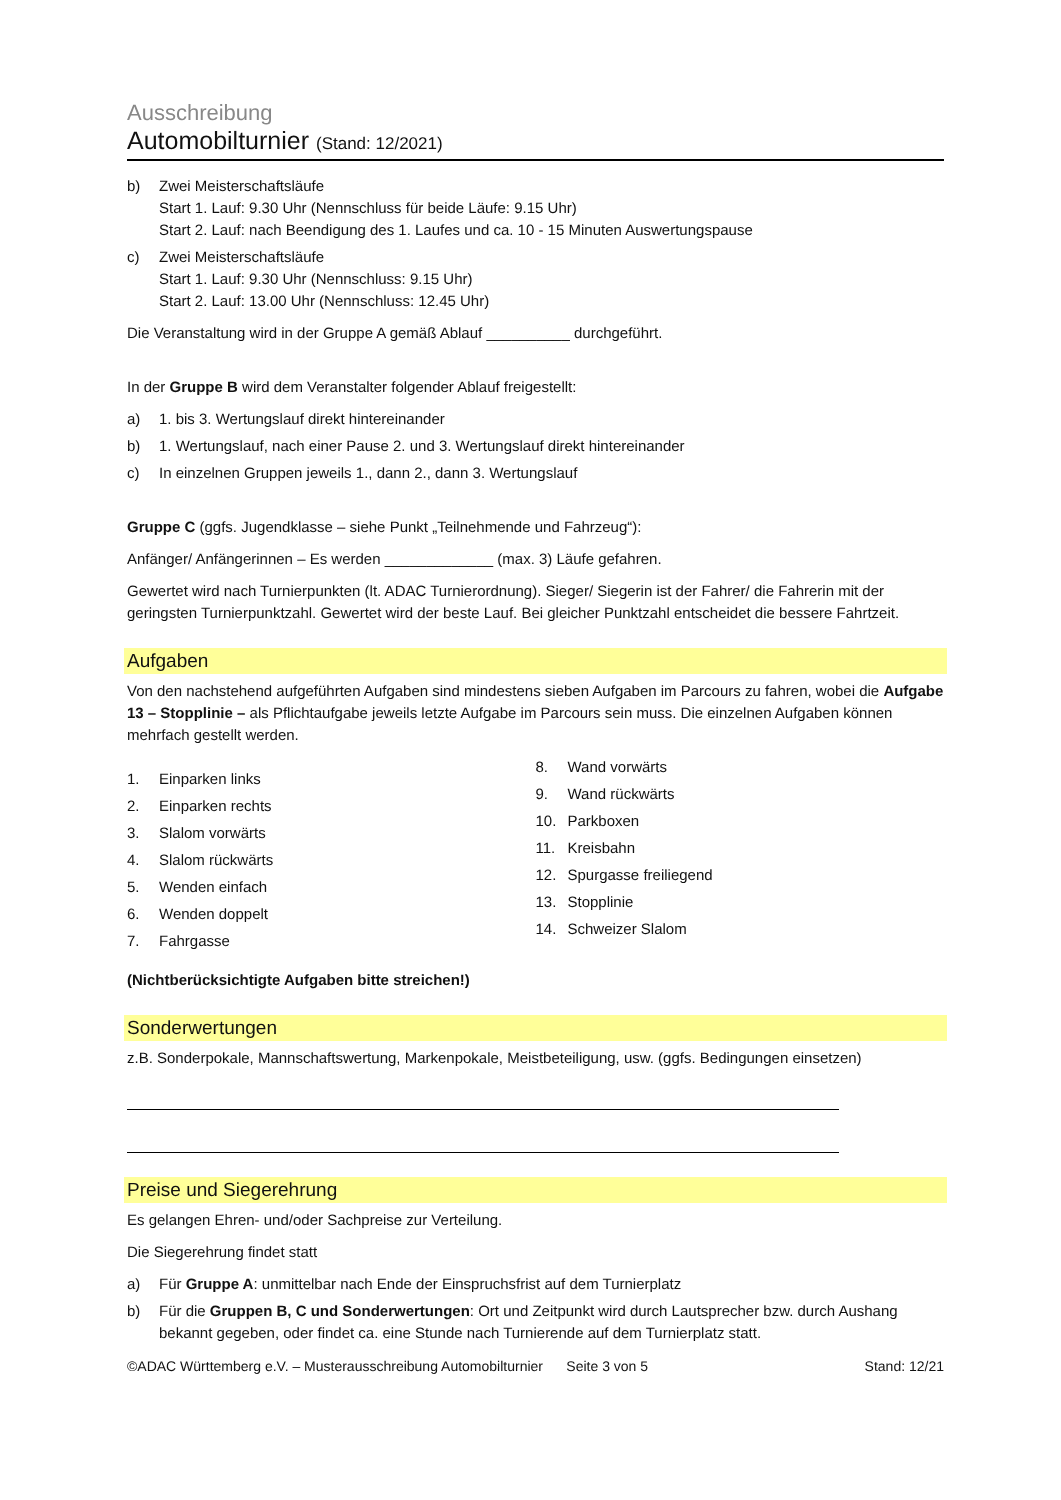Ausschreibung
Automobilturnier (Stand: 12/2021)
b) Zwei Meisterschaftsläufe
Start 1. Lauf: 9.30 Uhr (Nennschluss für beide Läufe: 9.15 Uhr)
Start 2. Lauf: nach Beendigung des 1. Laufes und ca. 10 - 15 Minuten Auswertungspause
c) Zwei Meisterschaftsläufe
Start 1. Lauf: 9.30 Uhr (Nennschluss: 9.15 Uhr)
Start 2. Lauf: 13.00 Uhr (Nennschluss: 12.45 Uhr)
Die Veranstaltung wird in der Gruppe A gemäß Ablauf __________ durchgeführt.
In der Gruppe B wird dem Veranstalter folgender Ablauf freigestellt:
a) 1. bis 3. Wertungslauf direkt hintereinander
b) 1. Wertungslauf, nach einer Pause 2. und 3. Wertungslauf direkt hintereinander
c) In einzelnen Gruppen jeweils 1., dann 2., dann 3. Wertungslauf
Gruppe C (ggfs. Jugendklasse – siehe Punkt „Teilnehmende und Fahrzeug“):
Anfänger/ Anfängerinnen – Es werden _____________ (max. 3) Läufe gefahren.
Gewertet wird nach Turnierpunkten (lt. ADAC Turnierordnung). Sieger/ Siegerin ist der Fahrer/ die Fahrerin mit der geringsten Turnierpunktzahl. Gewertet wird der beste Lauf. Bei gleicher Punktzahl entscheidet die bessere Fahrtzeit.
Aufgaben
Von den nachstehend aufgeführten Aufgaben sind mindestens sieben Aufgaben im Parcours zu fahren, wobei die Aufgabe 13 – Stopplinie – als Pflichtaufgabe jeweils letzte Aufgabe im Parcours sein muss. Die einzelnen Aufgaben können mehrfach gestellt werden.
1. Einparken links
2. Einparken rechts
3. Slalom vorwärts
4. Slalom rückwärts
5. Wenden einfach
6. Wenden doppelt
7. Fahrgasse
8. Wand vorwärts
9. Wand rückwärts
10. Parkboxen
11. Kreisbahn
12. Spurgasse freiliegend
13. Stopplinie
14. Schweizer Slalom
(Nichtberücksichtigte Aufgaben bitte streichen!)
Sonderwertungen
z.B. Sonderpokale, Mannschaftswertung, Markenpokale, Meistbeteiligung, usw. (ggfs. Bedingungen einsetzen)
Preise und Siegerehrung
Es gelangen Ehren- und/oder Sachpreise zur Verteilung.
Die Siegerehrung findet statt
a) Für Gruppe A: unmittelbar nach Ende der Einspruchsfrist auf dem Turnierplatz
b) Für die Gruppen B, C und Sonderwertungen: Ort und Zeitpunkt wird durch Lautsprecher bzw. durch Aushang bekannt gegeben, oder findet ca. eine Stunde nach Turnierende auf dem Turnierplatz statt.
©ADAC Württemberg e.V. – Musterausschreibung Automobilturnier Seite 3 von 5 Stand: 12/21